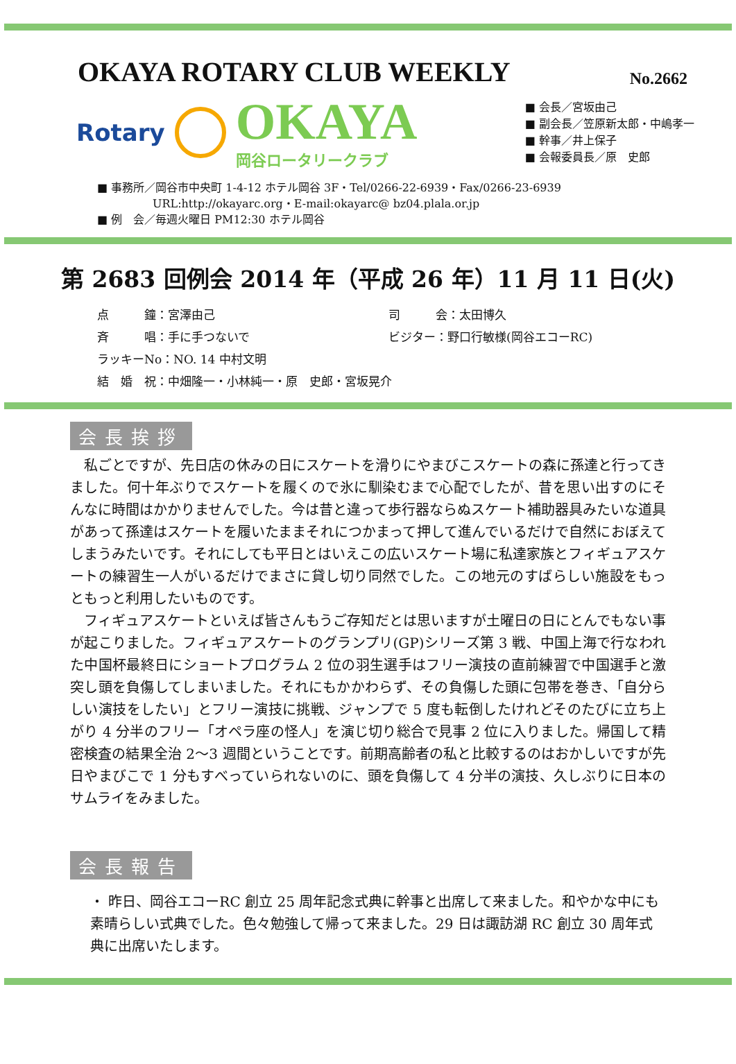OKAYA ROTARY CLUB WEEKLY
No.2662
Rotary
OKAYA
岡谷ロータリークラブ
■ 会長／宮坂由己
■ 副会長／笠原新太郎・中嶋孝一
■ 幹事／井上保子
■ 会報委員長／原　史郎
■ 事務所／岡谷市中央町 1-4-12 ホテル岡谷 3F・Tel/0266-22-6939・Fax/0266-23-6939
　　　　　URL:http://okayarc.org・E-mail:okayarc@ bz04.plala.or.jp
■ 例　会／毎週火曜日 PM12:30 ホテル岡谷
第 2683 回例会 2014 年（平成 26 年）11 月 11 日(火)
点　　　鐘：宮澤由己
司　　　会：太田博久
斉　　　唱：手に手つないで
ビジター：野口行敏様(岡谷エコーRC)
ラッキーNo：NO. 14 中村文明
結　婚　祝：中畑隆一・小林純一・原　史郎・宮坂晃介
会長挨拶
私ごとですが、先日店の休みの日にスケートを滑りにやまびこスケートの森に孫達と行ってきました。何十年ぶりでスケートを履くので氷に馴染むまで心配でしたが、昔を思い出すのにそんなに時間はかかりませんでした。今は昔と違って歩行器ならぬスケート補助器具みたいな道具があって孫達はスケートを履いたままそれにつかまって押して進んでいるだけで自然におぼえてしまうみたいです。それにしても平日とはいえこの広いスケート場に私達家族とフィギュアスケートの練習生一人がいるだけでまさに貸し切り同然でした。この地元のすばらしい施設をもっともっと利用したいものです。
フィギュアスケートといえば皆さんもうご存知だとは思いますが土曜日の日にとんでもない事が起こりました。フィギュアスケートのグランプリ(GP)シリーズ第 3 戦、中国上海で行なわれた中国杯最終日にショートプログラム 2 位の羽生選手はフリー演技の直前練習で中国選手と激突し頭を負傷してしまいました。それにもかかわらず、その負傷した頭に包帯を巻き、「自分らしい演技をしたい」とフリー演技に挑戦、ジャンプで 5 度も転倒したけれどそのたびに立ち上がり 4 分半のフリー「オペラ座の怪人」を演じ切り総合で見事 2 位に入りました。帰国して精密検査の結果全治 2～3 週間ということです。前期高齢者の私と比較するのはおかしいですが先日やまびこで 1 分もすべっていられないのに、頭を負傷して 4 分半の演技、久しぶりに日本のサムライをみました。
会長報告
・ 昨日、岡谷エコーRC 創立 25 周年記念式典に幹事と出席して来ました。和やかな中にも素晴らしい式典でした。色々勉強して帰って来ました。29 日は諏訪湖 RC 創立 30 周年式典に出席いたします。